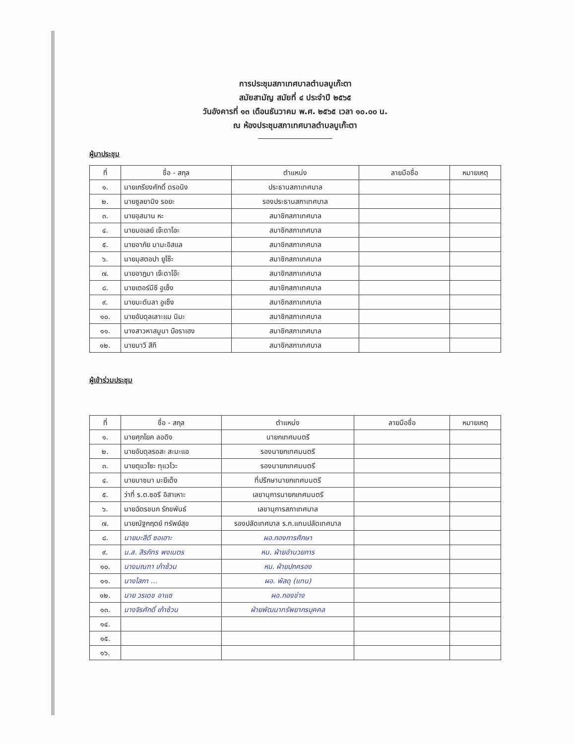การประชุมสภาเทศบาลตำบลบูเก๊ะตา
สมัยสามัญ สมัยที่ ๔ ประจำปี ๒๕๖๕
วันอังคารที่ ๑๓ เดือนธันวาคม พ.ศ. ๒๕๖๕ เวลา ๑๐.๐๐ น.
ณ ห้องประชุมสภาเทศบาลตำบลบูเก๊ะตา
ผู้มาประชุม
| ที่ | ชื่อ - สกุล | ตำแหน่ง | ลายมือชื่อ | หมายเหตุ |
| --- | --- | --- | --- | --- |
| ๑. | นายเกรียงศักดิ์ ดรอนิง | ประธานสภาเทศบาล | | |
| ๒. | นายซูลยามิง รอยะ | รองประธานสภาเทศบาล | | |
| ๓. | นายอุสมาน หะ | สมาชิกสภาเทศบาล | | |
| ๔. | นายมอเลย์ เจ๊ะดาโอะ | สมาชิกสภาเทศบาล | | |
| ๕. | นายอาภัย มามะอิสแล | สมาชิกสภาเทศบาล | | |
| ๖. | นายมุสตอปา ยูโซ๊ะ | สมาชิกสภาเทศบาล | | |
| ๗. | นายอาฎมา เจ๊ะดาโอ๊ะ | สมาชิกสภาเทศบาล | | |
| ๘. | นายเตอร์มีซี อูเซ็ง | สมาชิกสภาเทศบาล | | |
| ๙. | นายมะตันลา อูเซ็ง | สมาชิกสภาเทศบาล | | |
| ๑๐. | นายอับดุลเลาะแม นิมะ | สมาชิกสภาเทศบาล | | |
| ๑๑. | นางสาวหาสมูนา บือราเฮง | สมาชิกสภาเทศบาล | | |
| ๑๒. | นายนาวี สีกี | สมาชิกสภาเทศบาล | | |
ผู้เข้าร่วมประชุม
| ที่ | ชื่อ - สกุล | ตำแหน่ง | ลายมือชื่อ | หมายเหตุ |
| --- | --- | --- | --- | --- |
| ๑. | นายศุภโยค ลอดิง | นายกเทศมนตรี | | |
| ๒. | นายอับดุลรอสะ สะมะแอ | รองนายกเทศมนตรี | | |
| ๓. | นายตุแวโซะ ทุแวโวะ | รองนายกเทศมนตรี | | |
| ๔. | นายนาซมา มะยีเด็ง | ที่ปรึกษานายกเทศมนตรี | | |
| ๕. | ว่าที่ ร.ต.ซอรี อิสาเหาะ | เลขานุการนายกเทศมนตรี | | |
| ๖. | นายฉัตรชนก รักขพันธ์ | เลขานุการสภาเทศบาล | | |
| ๗. | นายณัฐกฤตย์ ทรัพย์สุข | รองปลัดเทศบาล ร.ก.แทนปลัดเทศบาล | | |
| ๘. | นายมะสีดี ซอเฮาะ | ผอ.กองการศึกษา | | |
| ๙. | น.ส. สิรภัทร พงเนตร | หน. ฝ่ายอำนวยการ | | |
| ๑๐. | นางมณฑา เก้าซ้วน | หน. ฝ่ายปกครอง | | |
| ๑๑. | นางโสภา ... | ผอ. พัสดุ (แทน) | | |
| ๑๒. | นาย วรเดช อาแซ | ผอ.กองช่าง | | |
| ๑๓. | นางจิรศักดิ์ เก้าซ้วน | ฝ่ายพัฒนาทรัพยากรบุคคล | | |
| ๑๔. | | | | |
| ๑๕. | | | | |
| ๑๖. | | | | |